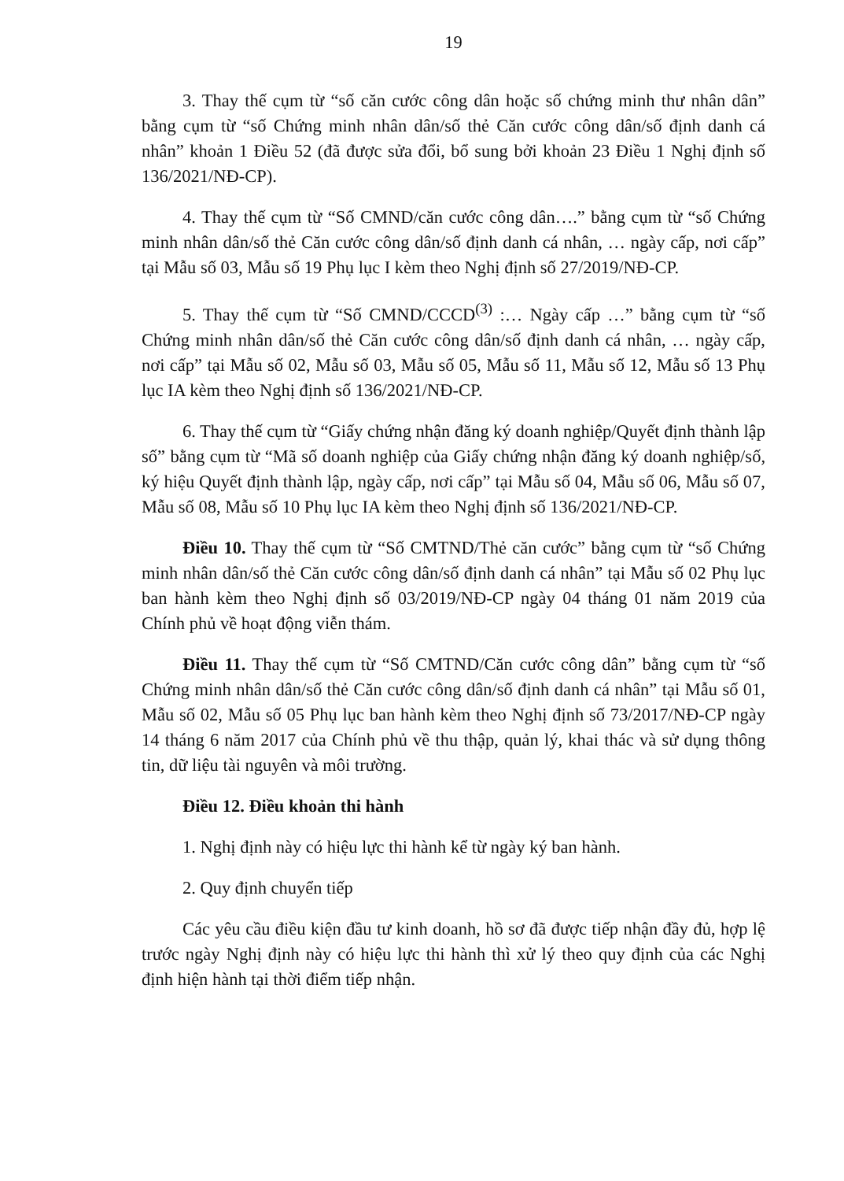19
3. Thay thế cụm từ “số căn cước công dân hoặc số chứng minh thư nhân dân” bằng cụm từ “số Chứng minh nhân dân/số thẻ Căn cước công dân/số định danh cá nhân” khoản 1 Điều 52 (đã được sửa đổi, bổ sung bởi khoản 23 Điều 1 Nghị định số 136/2021/NĐ-CP).
4. Thay thế cụm từ “Số CMND/căn cước công dân….” bằng cụm từ “số Chứng minh nhân dân/số thẻ Căn cước công dân/số định danh cá nhân, … ngày cấp, nơi cấp” tại Mẫu số 03, Mẫu số 19 Phụ lục I kèm theo Nghị định số 27/2019/NĐ-CP.
5. Thay thế cụm từ “Số CMND/CCCD<sup>(3)</sup> :… Ngày cấp …” bằng cụm từ “số Chứng minh nhân dân/số thẻ Căn cước công dân/số định danh cá nhân, … ngày cấp, nơi cấp” tại Mẫu số 02, Mẫu số 03, Mẫu số 05, Mẫu số 11, Mẫu số 12, Mẫu số 13 Phụ lục IA kèm theo Nghị định số 136/2021/NĐ-CP.
6. Thay thế cụm từ “Giấy chứng nhận đăng ký doanh nghiệp/Quyết định thành lập số” bằng cụm từ “Mã số doanh nghiệp của Giấy chứng nhận đăng ký doanh nghiệp/số, ký hiệu Quyết định thành lập, ngày cấp, nơi cấp” tại Mẫu số 04, Mẫu số 06, Mẫu số 07, Mẫu số 08, Mẫu số 10 Phụ lục IA kèm theo Nghị định số 136/2021/NĐ-CP.
Điều 10. Thay thế cụm từ “Số CMTND/Thẻ căn cước” bằng cụm từ “số Chứng minh nhân dân/số thẻ Căn cước công dân/số định danh cá nhân” tại Mẫu số 02 Phụ lục ban hành kèm theo Nghị định số 03/2019/NĐ-CP ngày 04 tháng 01 năm 2019 của Chính phủ về hoạt động viễn thám.
Điều 11. Thay thế cụm từ “Số CMTND/Căn cước công dân” bằng cụm từ “số Chứng minh nhân dân/số thẻ Căn cước công dân/số định danh cá nhân” tại Mẫu số 01, Mẫu số 02, Mẫu số 05 Phụ lục ban hành kèm theo Nghị định số 73/2017/NĐ-CP ngày 14 tháng 6 năm 2017 của Chính phủ về thu thập, quản lý, khai thác và sử dụng thông tin, dữ liệu tài nguyên và môi trường.
Điều 12. Điều khoản thi hành
1. Nghị định này có hiệu lực thi hành kể từ ngày ký ban hành.
2. Quy định chuyển tiếp
Các yêu cầu điều kiện đầu tư kinh doanh, hồ sơ đã được tiếp nhận đầy đủ, hợp lệ trước ngày Nghị định này có hiệu lực thi hành thì xử lý theo quy định của các Nghị định hiện hành tại thời điểm tiếp nhận.